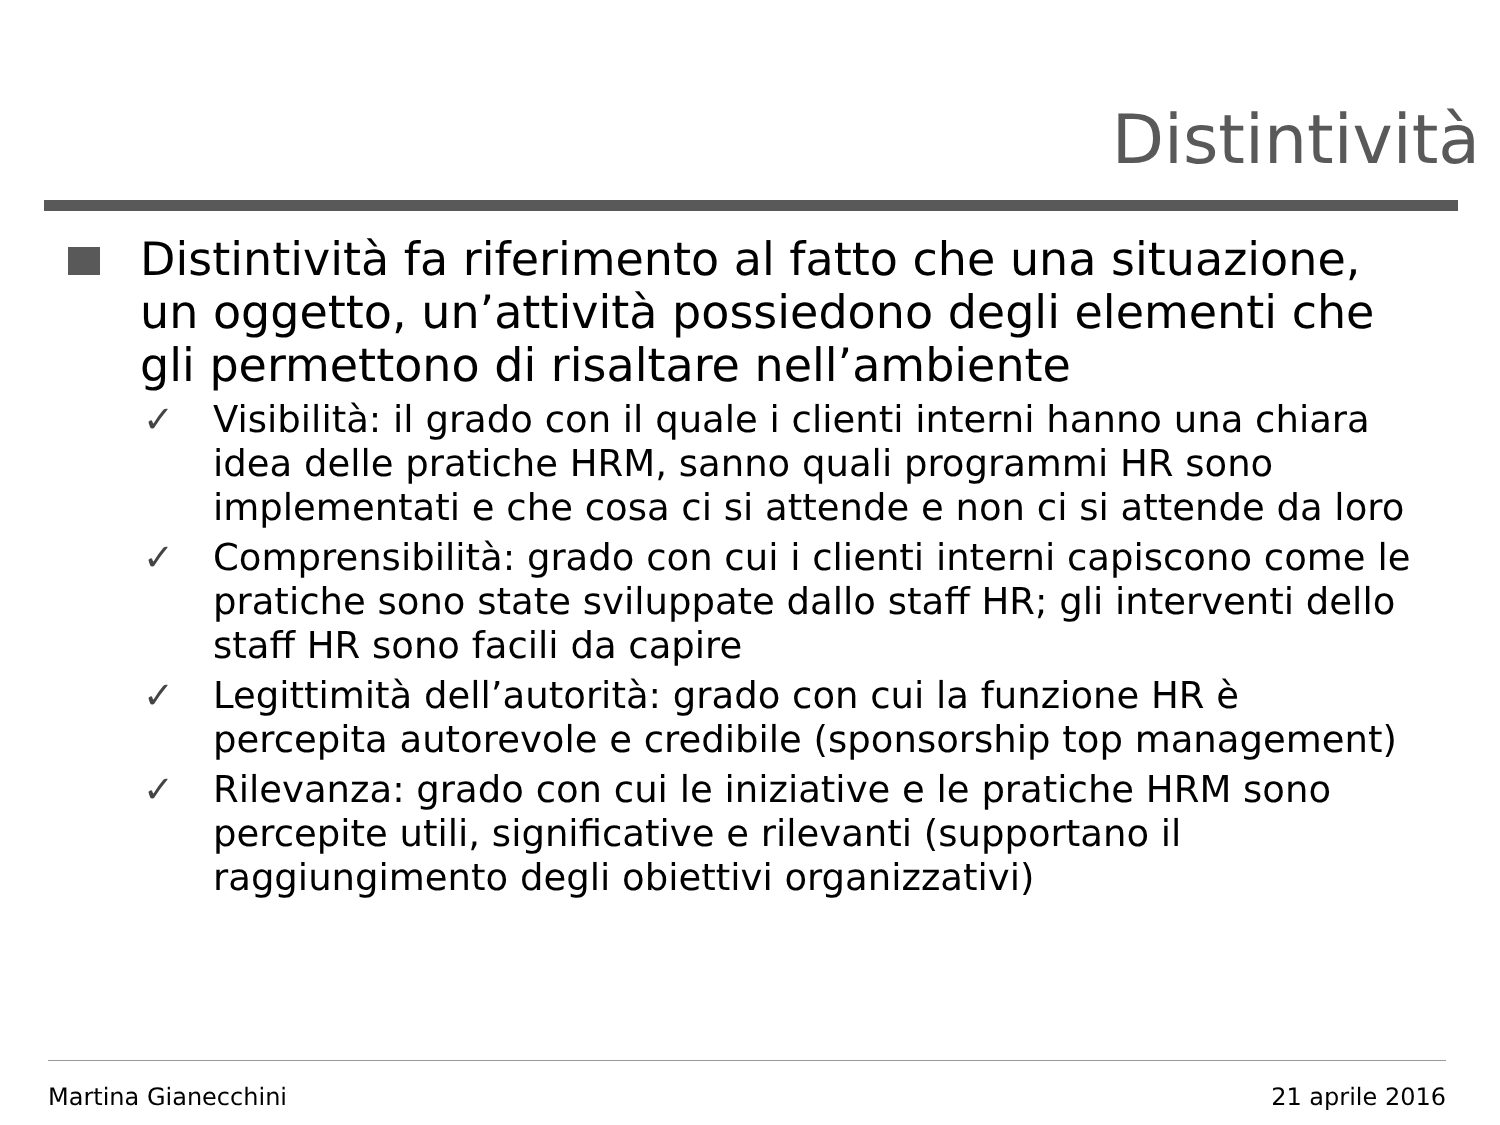Distintività
Distintività fa riferimento al fatto che una situazione, un oggetto, un’attività possiedono degli elementi che gli permettono di risaltare nell’ambiente
✓ Visibilità: il grado con il quale i clienti interni hanno una chiara idea delle pratiche HRM, sanno quali programmi HR sono implementati e che cosa ci si attende e non ci si attende da loro
✓ Comprensibilità: grado con cui i clienti interni capiscono come le pratiche sono state sviluppate dallo staff HR; gli interventi dello staff HR sono facili da capire
✓ Legittimità dell’autorità: grado con cui la funzione HR è percepita autorevole e credibile (sponsorship top management)
✓ Rilevanza: grado con cui le iniziative e le pratiche HRM sono percepite utili, significative e rilevanti (supportano il raggiungimento degli obiettivi organizzativi)
Martina Gianecchini 21 aprile 2016